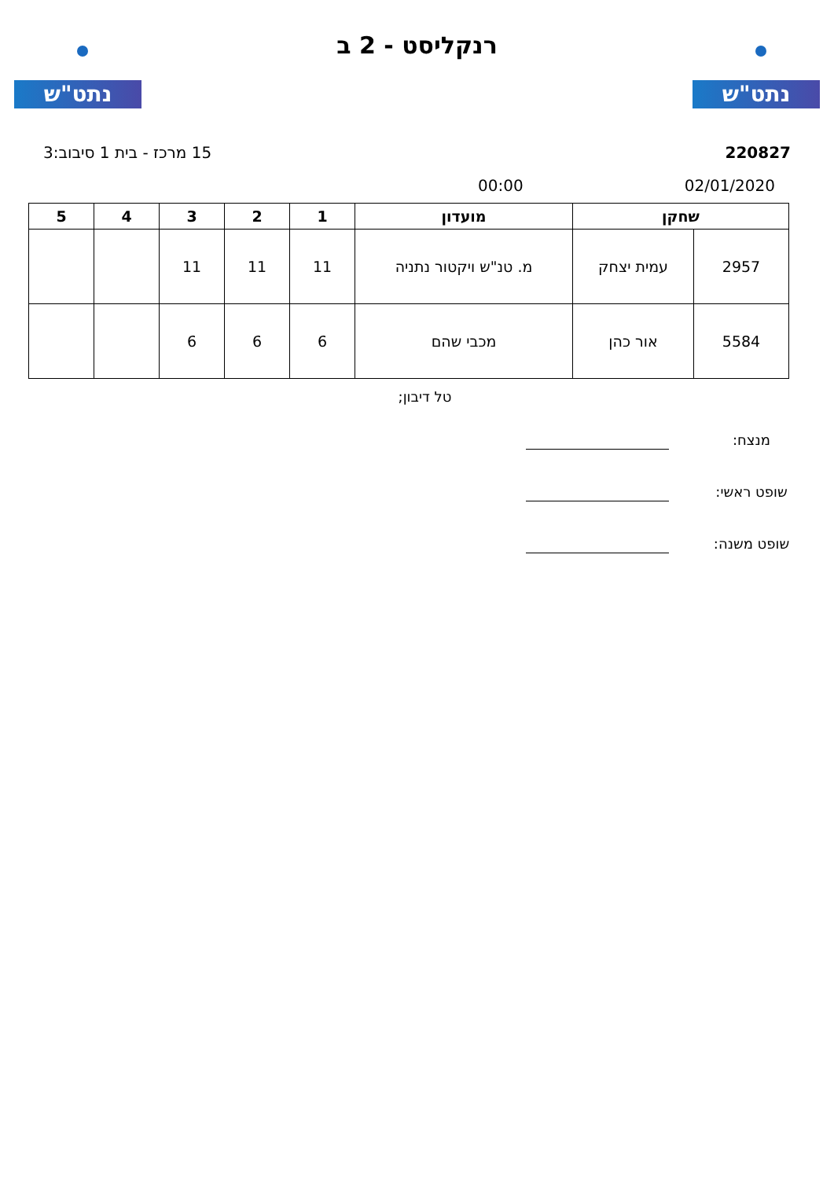נתט"ש
רנקליסט - 2 ב
נתט"ש
220827 15 מרכז - בית 1 סיבוב:3
02/01/2020 00:00
| שחקן | | מועדון | 1 | 2 | 3 | 4 | 5 |
| --- | --- | --- | --- | --- | --- | --- | --- |
| 2957 | עמית יצחק | מ. טנ"ש ויקטור נתניה | 11 | 11 | 11 | | |
| 5584 | אור כהן | מכבי שהם | 6 | 6 | 6 | | |
טל דיבון;
מנצח:
שופט ראשי:
שופט משנה: